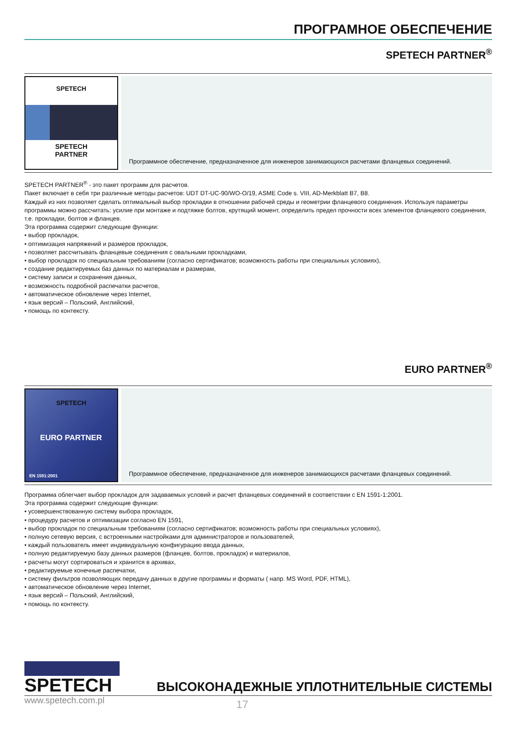ПРОГРАМНОЕ ОБЕСПЕЧЕНИЕ
SPETECH PARTNER<sup>®</sup>
SPETECH
SPETECH
PARTNER
Программное обеспечение, предназначенное для инженеров занимающихся расчетами фланцевых соединений.
SPETECH PARTNER<sup>®</sup> - это пакет программ для расчетов.
Пакет включает в себя три различные методы расчетов: UDT DT-UC-90/WO-O/19, ASME Code s. VIII, AD-Merkblatt B7, B8.
Каждый из них позволяет сделать оптимальный выбор прокладки в отношении рабочей среды и геометрии фланцевого соединения. Используя параметры программы можно рассчитать: усилие при монтаже и подтяжке болтов, крутящий момент, определить предел прочности всех элементов фланцевого соединения, т.е. прокладки, болтов и фланцев.
Эта программа содержит следующие функции:
• выбор прокладок,
• оптимизация напряжений и размеров прокладок,
• позволяет рассчитывать фланцевые соединения с овальными прокладками,
• выбор прокладок по специальным требованиям (согласно сертификатов; возможность работы при специальных условиях),
• создание редактируемых баз данных по материалам и размерам,
• систему записи и сохранения данных,
• возможность подробной распечатки расчетов,
• автоматическое обновление через Internet,
• язык версий – Польский, Английский,
• помощь по контексту.
EURO PARTNER<sup>®</sup>
SPETECH
EURO PARTNER
EN 1591:2001
Программное обеспечение, предназначенное для инженеров занимающихся расчетами фланцевых соединений.
Программа облегчает выбор прокладок для задаваемых условий и расчет фланцевых соединений в соответствии с EN 1591-1:2001.
Эта программа содержит следующие функции:
• усовершенствованную систему выбора прокладок,
• процедуру расчетов и оптимизации согласно EN 1591,
• выбор прокладок по специальным требованиям (согласно сертификатов; возможность работы при специальных условиях),
• полную сетевую версия, с встроенными настройками для администраторов и пользователей,
• каждый пользователь имеет индивидуальную конфигурацию ввода данных,
• полную редактируемую базу данных размеров (фланцев, болтов, прокладок) и материалов,
• расчеты могут сортироваться и хранится в архивах,
• редактируемые конечные распечатки,
• систему фильтров позволяющих передачу данных в другие программы и форматы ( напр. MS Word, PDF, HTML),
• автоматическое обновление через Internet,
• язык версий – Польский, Английский,
• помощь по контексту.
SPETECH
ВЫСОКОНАДЕЖНЫЕ УПЛОТНИТЕЛЬНЫЕ СИСТЕМЫ
www.spetech.com.pl 17